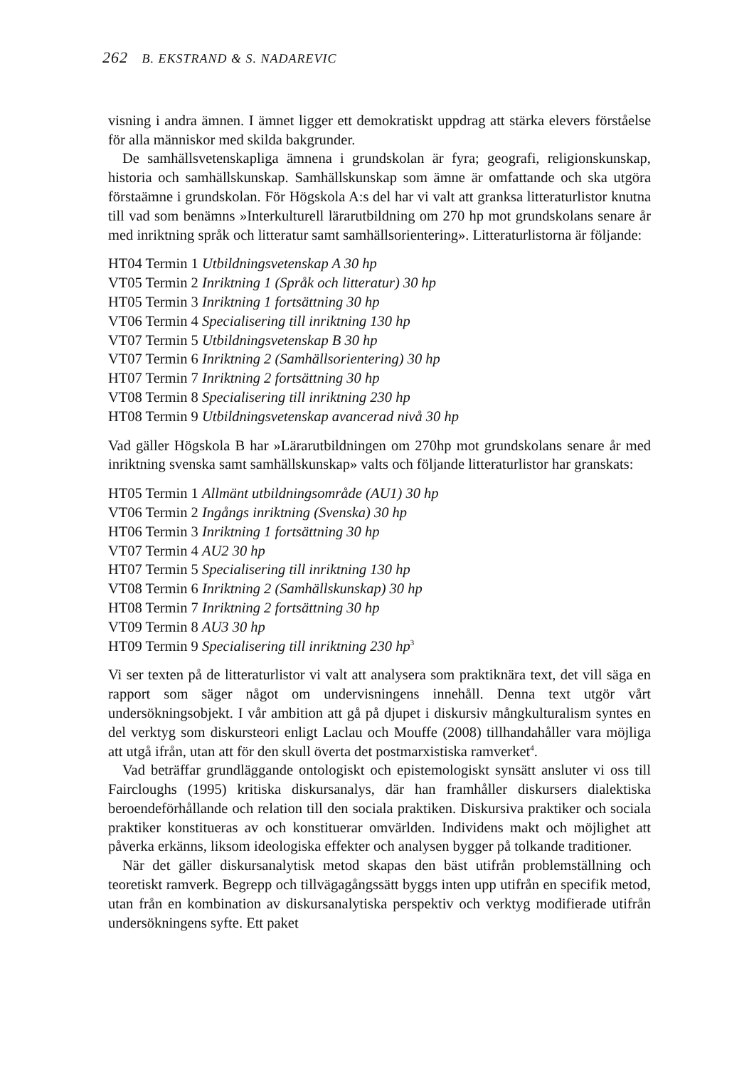262 B. EKSTRAND & S. NADAREVIC
visning i andra ämnen. I ämnet ligger ett demokratiskt uppdrag att stärka elevers förståelse för alla människor med skilda bakgrunder.
De samhällsvetenskapliga ämnena i grundskolan är fyra; geografi, religions­kunskap, historia och samhällskunskap. Samhällskunskap som ämne är omfattande och ska utgöra förstaämne i grundskolan. För Högskola A:s del har vi valt att granksa litteraturlistor knutna till vad som benämns »Interkul­turell lärarutbildning om 270 hp mot grundskolans senare år med inriktning språk och litteratur samt samhällsorientering». Litteraturlistorna är följande:
HT04 Termin 1 Utbildningsvetenskap A 30 hp
VT05 Termin 2 Inriktning 1 (Språk och litteratur) 30 hp
HT05 Termin 3 Inriktning 1 fortsättning 30 hp
VT06 Termin 4 Specialisering till inriktning 130 hp
VT07 Termin 5 Utbildningsvetenskap B 30 hp
VT07 Termin 6 Inriktning 2 (Samhällsorientering) 30 hp
HT07 Termin 7 Inriktning 2 fortsättning 30 hp
VT08 Termin 8 Specialisering till inriktning 230 hp
HT08 Termin 9 Utbildningsvetenskap avancerad nivå 30 hp
Vad gäller Högskola B har »Lärarutbildningen om 270hp mot grundskolans senare år med inriktning svenska samt samhällskunskap» valts och följande litteraturlistor har granskats:
HT05 Termin 1 Allmänt utbildningsområde (AU1) 30 hp
VT06 Termin 2 Ingångs inriktning (Svenska) 30 hp
HT06 Termin 3 Inriktning 1 fortsättning 30 hp
VT07 Termin 4 AU2 30 hp
HT07 Termin 5 Specialisering till inriktning 130 hp
VT08 Termin 6 Inriktning 2 (Samhällskunskap) 30 hp
HT08 Termin 7 Inriktning 2 fortsättning 30 hp
VT09 Termin 8 AU3 30 hp
HT09 Termin 9 Specialisering till inriktning 230 hp<sup>3</sup>
Vi ser texten på de litteraturlistor vi valt att analysera som praktiknära text, det vill säga en rapport som säger något om undervisningens innehåll. Denna text utgör vårt undersökningsobjekt. I vår ambition att gå på djupet i diskursiv mångkulturalism syntes en del verktyg som diskursteori enligt Laclau och Mouffe (2008) tillhandahåller vara möjliga att utgå ifrån, utan att för den skull överta det postmarxistiska ramverket<sup>4</sup>.
Vad beträffar grundläggande ontologiskt och epistemologiskt synsätt ansluter vi oss till Faircloughs (1995) kritiska diskursanalys, där han framhål­ler diskursers dialektiska beroendeförhållande och relation till den sociala praktiken. Diskursiva praktiker och sociala praktiker konstitueras av och konstituerar omvärlden. Individens makt och möjlighet att påverka erkänns, liksom ideologiska effekter och analysen bygger på tolkande traditioner.
När det gäller diskursanalytisk metod skapas den bäst utifrån problemställ­ning och teoretiskt ramverk. Begrepp och tillvägagångssätt byggs inten upp utifrån en specifik metod, utan från en kombination av diskursanalytiska perspektiv och verktyg modifierade utifrån undersökningens syfte. Ett paket